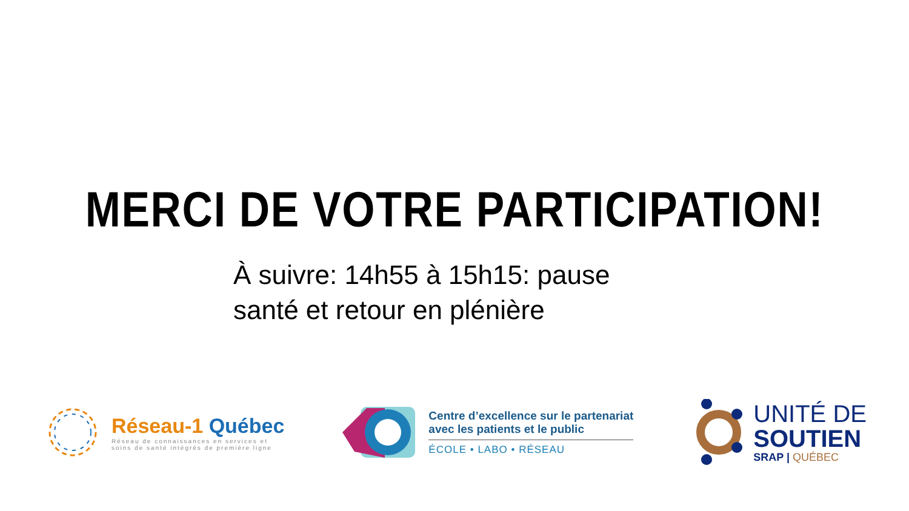MERCI DE VOTRE PARTICIPATION!
À suivre: 14h55 à 15h15: pause santé et retour en plénière
Réseau-1 Québec
Réseau de connaissances en services et
soins de santé intégrés de première ligne
Centre d’excellence sur le partenariat
avec les patients et le public
ÉCOLE • LABO • RÉSEAU
UNITÉ DE
SOUTIEN
SRAP | QUÉBEC